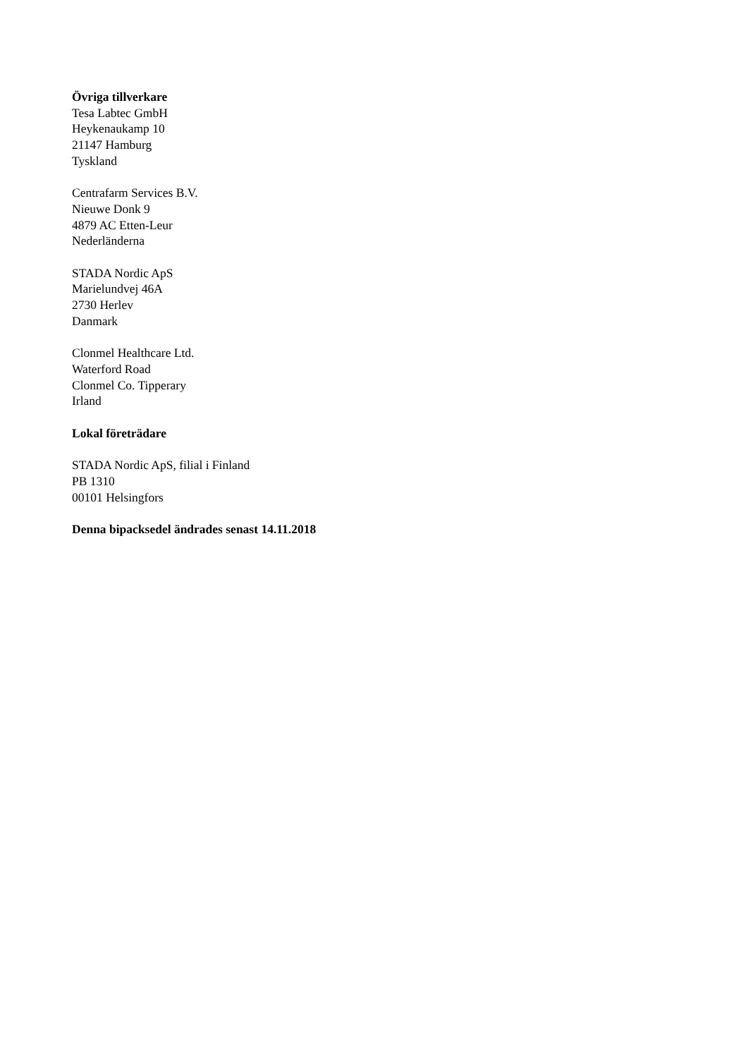Övriga tillverkare
Tesa Labtec GmbH
Heykenaukamp 10
21147 Hamburg
Tyskland
Centrafarm Services B.V.
Nieuwe Donk 9
4879 AC Etten-Leur
Nederländerna
STADA Nordic ApS
Marielundvej 46A
2730 Herlev
Danmark
Clonmel Healthcare Ltd.
Waterford Road
Clonmel Co. Tipperary
Irland
Lokal företrädare
STADA Nordic ApS, filial i Finland
PB 1310
00101 Helsingfors
Denna bipacksedel ändrades senast 14.11.2018